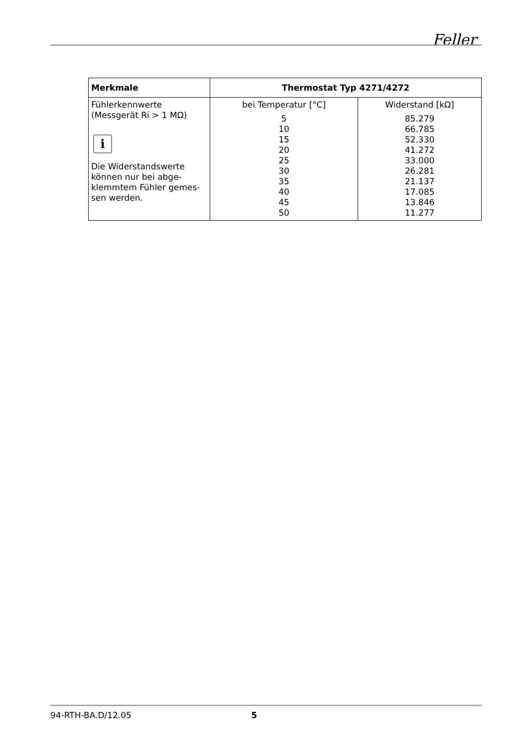Feller
| Merkmale | Thermostat Typ 4271/4272 | |
| --- | --- | --- |
| Fühlerkennwerte (Messgerät Ri > 1 MΩ) i Die Widerstandswerte können nur bei abge-klemmtem Fühler gemes-sen werden. | bei Temperatur [°C] 5 10 15 20 25 30 35 40 45 50 | Widerstand [kΩ] 85.279 66.785 52.330 41.272 33.000 26.281 21.137 17.085 13.846 11.277 |
94-RTH-BA.D/12.05 5